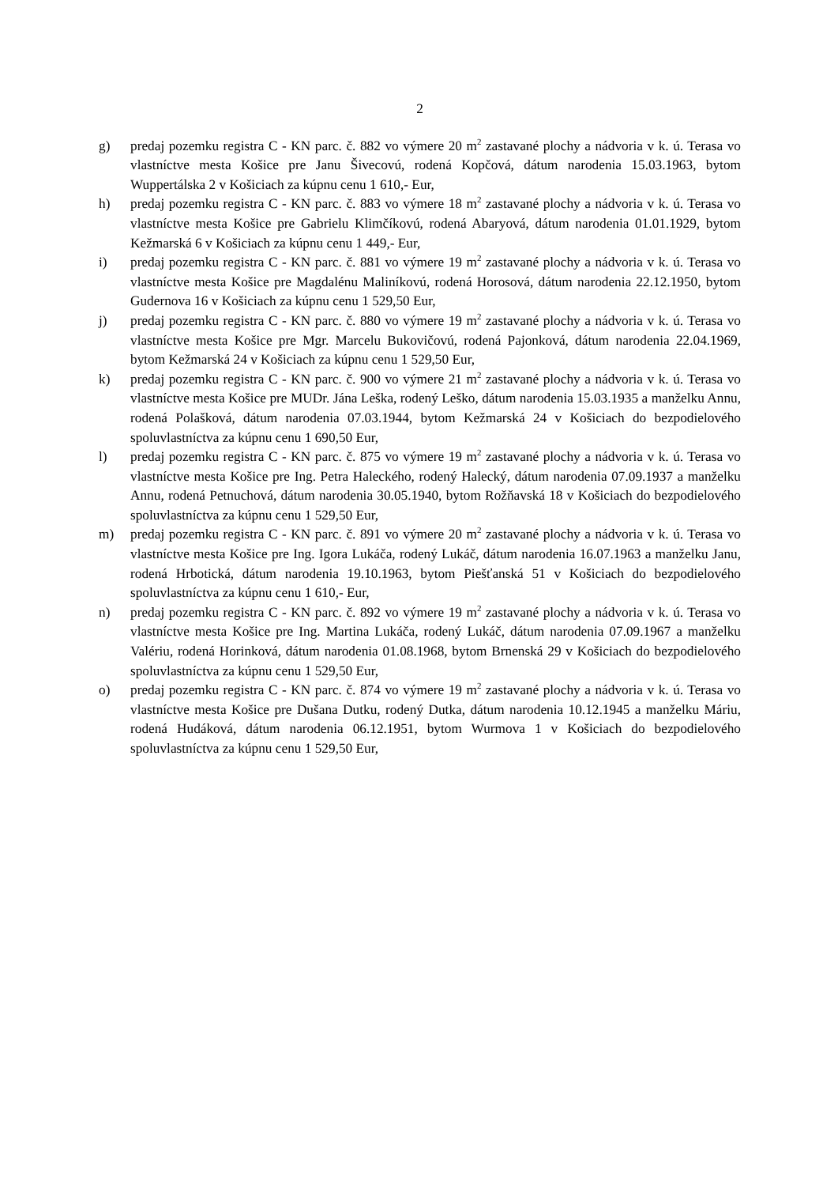2
g) predaj pozemku registra C - KN parc. č. 882 vo výmere 20 m<sup>2</sup> zastavané plochy a nádvoria v k. ú. Terasa vo vlastníctve mesta Košice pre Janu Šivecovú, rodená Kopčová, dátum narodenia 15.03.1963, bytom Wuppertálska 2 v Košiciach za kúpnu cenu 1 610,- Eur,
h) predaj pozemku registra C - KN parc. č. 883 vo výmere 18 m<sup>2</sup> zastavané plochy a nádvoria v k. ú. Terasa vo vlastníctve mesta Košice pre Gabrielu Klimčíkovú, rodená Abaryová, dátum narodenia 01.01.1929, bytom Kežmarská 6 v Košiciach za kúpnu cenu 1 449,- Eur,
i) predaj pozemku registra C - KN parc. č. 881 vo výmere 19 m<sup>2</sup> zastavané plochy a nádvoria v k. ú. Terasa vo vlastníctve mesta Košice pre Magdalénu Maliníkovú, rodená Horosová, dátum narodenia 22.12.1950, bytom Gudernova 16 v Košiciach za kúpnu cenu 1 529,50 Eur,
j) predaj pozemku registra C - KN parc. č. 880 vo výmere 19 m<sup>2</sup> zastavané plochy a nádvoria v k. ú. Terasa vo vlastníctve mesta Košice pre Mgr. Marcelu Bukovičovú, rodená Pajonková, dátum narodenia 22.04.1969, bytom Kežmarská 24 v Košiciach za kúpnu cenu 1 529,50 Eur,
k) predaj pozemku registra C - KN parc. č. 900 vo výmere 21 m<sup>2</sup> zastavané plochy a nádvoria v k. ú. Terasa vo vlastníctve mesta Košice pre MUDr. Jána Leška, rodený Leško, dátum narodenia 15.03.1935 a manželku Annu, rodená Polašková, dátum narodenia 07.03.1944, bytom Kežmarská 24 v Košiciach do bezpodielového spoluvlastníctva za kúpnu cenu 1 690,50 Eur,
l) predaj pozemku registra C - KN parc. č. 875 vo výmere 19 m<sup>2</sup> zastavané plochy a nádvoria v k. ú. Terasa vo vlastníctve mesta Košice pre Ing. Petra Haleckého, rodený Halecký, dátum narodenia 07.09.1937 a manželku Annu, rodená Petnuchová, dátum narodenia 30.05.1940, bytom Rožňavská 18 v Košiciach do bezpodielového spoluvlastníctva za kúpnu cenu 1 529,50 Eur,
m) predaj pozemku registra C - KN parc. č. 891 vo výmere 20 m<sup>2</sup> zastavané plochy a nádvoria v k. ú. Terasa vo vlastníctve mesta Košice pre Ing. Igora Lukáča, rodený Lukáč, dátum narodenia 16.07.1963 a manželku Janu, rodená Hrbotická, dátum narodenia 19.10.1963, bytom Piešťanská 51 v Košiciach do bezpodielového spoluvlastníctva za kúpnu cenu 1 610,- Eur,
n) predaj pozemku registra C - KN parc. č. 892 vo výmere 19 m<sup>2</sup> zastavané plochy a nádvoria v k. ú. Terasa vo vlastníctve mesta Košice pre Ing. Martina Lukáča, rodený Lukáč, dátum narodenia 07.09.1967 a manželku Valériu, rodená Horinková, dátum narodenia 01.08.1968, bytom Brnenská 29 v Košiciach do bezpodielového spoluvlastníctva za kúpnu cenu 1 529,50 Eur,
o) predaj pozemku registra C - KN parc. č. 874 vo výmere 19 m<sup>2</sup> zastavané plochy a nádvoria v k. ú. Terasa vo vlastníctve mesta Košice pre Dušana Dutku, rodený Dutka, dátum narodenia 10.12.1945 a manželku Máriu, rodená Hudáková, dátum narodenia 06.12.1951, bytom Wurmova 1 v Košiciach do bezpodielového spoluvlastníctva za kúpnu cenu 1 529,50 Eur,